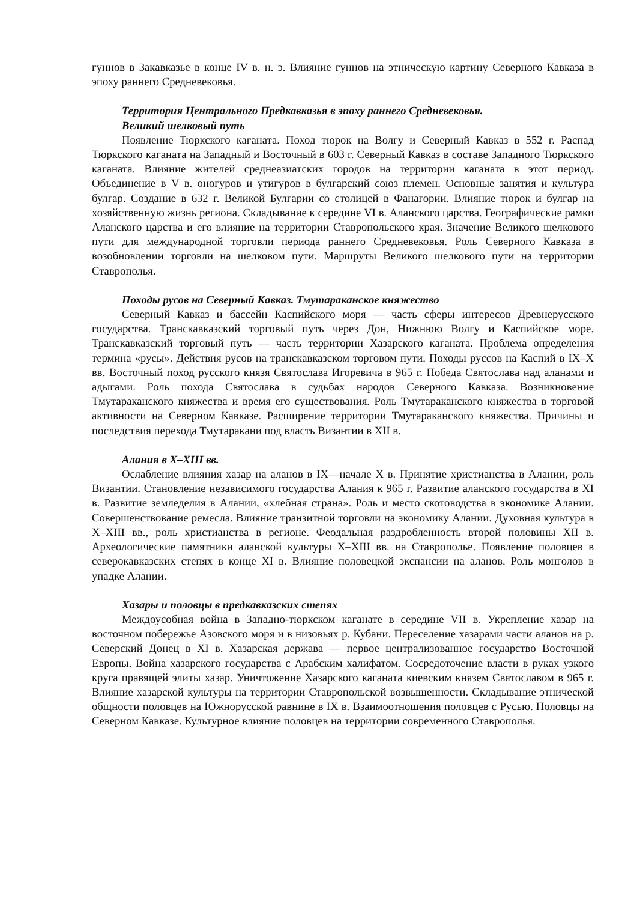гуннов в Закавказье в конце IV в. н. э. Влияние гуннов на этническую картину Северного Кавказа в эпоху раннего Средневековья.
Территория Центрального Предкавказья в эпоху раннего Средневековья.
Великий шелковый путь
Появление Тюркского каганата. Поход тюрок на Волгу и Северный Кавказ в 552 г. Распад Тюркского каганата на Западный и Восточный в 603 г. Северный Кавказ в составе Западного Тюркского каганата. Влияние жителей среднеазиатских городов на территории каганата в этот период. Объединение в V в. оногуров и утигуров в булгарский союз племен. Основные занятия и культура булгар. Создание в 632 г. Великой Булгарии со столицей в Фанагории. Влияние тюрок и булгар на хозяйственную жизнь региона. Складывание к середине VI в. Аланского царства. Географические рамки Аланского царства и его влияние на территории Ставропольского края. Значение Великого шелкового пути для международной торговли периода раннего Средневековья. Роль Северного Кавказа в возобновлении торговли на шелковом пути. Маршруты Великого шелкового пути на территории Ставрополья.
Походы русов на Северный Кавказ. Тмутараканское княжество
Северный Кавказ и бассейн Каспийского моря — часть сферы интересов Древнерусского государства. Транскавказский торговый путь через Дон, Нижнюю Волгу и Каспийское море. Транскавказский торговый путь — часть территории Хазарского каганата. Проблема определения термина «русы». Действия русов на транскавказском торговом пути. Походы руссов на Каспий в IX–X вв. Восточный поход русского князя Святослава Игоревича в 965 г. Победа Святослава над аланами и адыгами. Роль похода Святослава в судьбах народов Северного Кавказа. Возникновение Тмутараканского княжества и время его существования. Роль Тмутараканского княжества в торговой активности на Северном Кавказе. Расширение территории Тмутараканского княжества. Причины и последствия перехода Тмутаракани под власть Византии в XII в.
Алания в X–XIII вв.
Ослабление влияния хазар на аланов в IX—начале X в. Принятие христианства в Алании, роль Византии. Становление независимого государства Алания к 965 г. Развитие аланского государства в XI в. Развитие земледелия в Алании, «хлебная страна». Роль и место скотоводства в экономике Алании. Совершенствование ремесла. Влияние транзитной торговли на экономику Алании. Духовная культура в X–XIII вв., роль христианства в регионе. Феодальная раздробленность второй половины XII в. Археологические памятники аланской культуры X–XIII вв. на Ставрополье. Появление половцев в северокавказских степях в конце XI в. Влияние половецкой экспансии на аланов. Роль монголов в упадке Алании.
Хазары и половцы в предкавказских степях
Междоусобная война в Западно-тюркском каганате в середине VII в. Укрепление хазар на восточном побережье Азовского моря и в низовьях р. Кубани. Переселение хазарами части аланов на р. Северский Донец в XI в. Хазарская держава — первое централизованное государство Восточной Европы. Война хазарского государства с Арабским халифатом. Сосредоточение власти в руках узкого круга правящей элиты хазар. Уничтожение Хазарского каганата киевским князем Святославом в 965 г. Влияние хазарской культуры на территории Ставропольской возвышенности. Складывание этнической общности половцев на Южнорусской равнине в IX в. Взаимоотношения половцев с Русью. Половцы на Северном Кавказе. Культурное влияние половцев на территории современного Ставрополья.